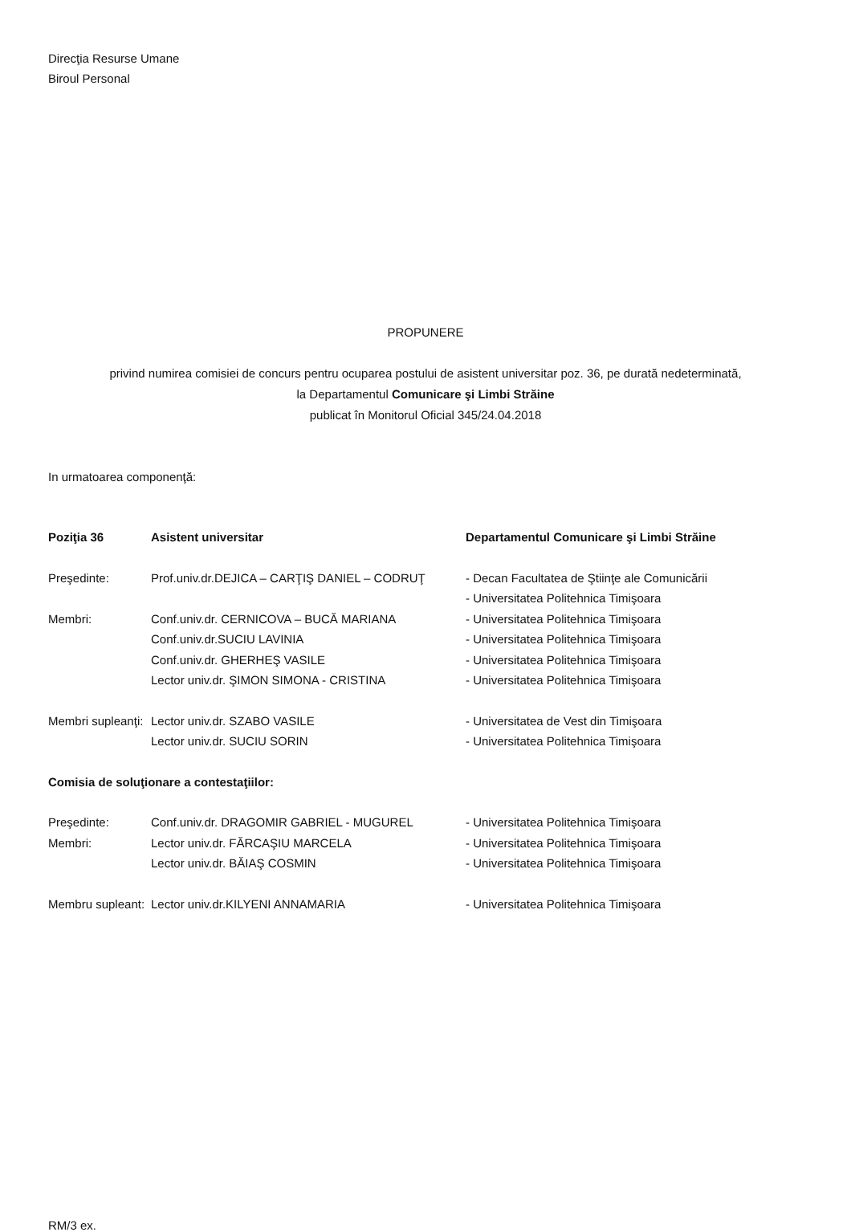Direcţia Resurse Umane
Biroul Personal
PROPUNERE
privind numirea comisiei de concurs pentru ocuparea postului de asistent universitar poz. 36, pe durată nedeterminată,
la Departamentul Comunicare şi Limbi Străine
publicat în Monitorul Oficial 345/24.04.2018
In urmatoarea componenţă:
| Poziţia 36 | Asistent universitar | Departamentul Comunicare şi Limbi Străine |
| Preşedinte: | Prof.univ.dr.DEJICA – CARŢIŞ DANIEL – CODRUŢ | - Decan Facultatea de Ştiinţe ale Comunicării |
| | | - Universitatea Politehnica Timişoara |
| Membri: | Conf.univ.dr. CERNICOVA – BUCĂ MARIANA | - Universitatea Politehnica Timişoara |
| | Conf.univ.dr.SUCIU LAVINIA | - Universitatea Politehnica Timişoara |
| | Conf.univ.dr. GHERHEŞ VASILE | - Universitatea Politehnica Timişoara |
| | Lector univ.dr. ŞIMON SIMONA - CRISTINA | - Universitatea Politehnica Timişoara |
| Membri supleanţi: | Lector univ.dr. SZABO VASILE | - Universitatea de Vest din Timişoara |
| | Lector univ.dr. SUCIU SORIN | - Universitatea Politehnica Timişoara |
| Comisia de soluţionare a contestaţiilor: | | |
| Preşedinte: | Conf.univ.dr. DRAGOMIR GABRIEL - MUGUREL | - Universitatea Politehnica Timişoara |
| Membri: | Lector univ.dr. FĂRCAŞIU MARCELA | - Universitatea Politehnica Timişoara |
| | Lector univ.dr. BĂIAŞ COSMIN | - Universitatea Politehnica Timişoara |
| Membru supleant: | Lector univ.dr.KILYENI ANNAMARIA | - Universitatea Politehnica Timişoara |
RM/3 ex.